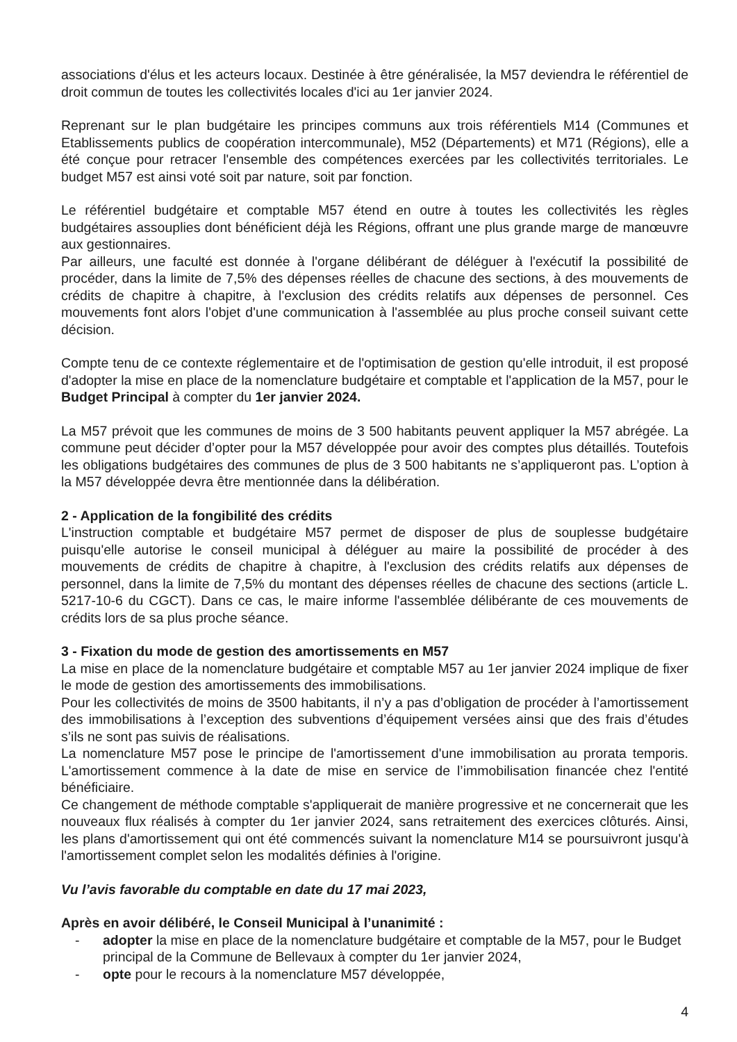associations d'élus et les acteurs locaux. Destinée à être généralisée, la M57 deviendra le référentiel de droit commun de toutes les collectivités locales d'ici au 1er janvier 2024.
Reprenant sur le plan budgétaire les principes communs aux trois référentiels M14 (Communes et Etablissements publics de coopération intercommunale), M52 (Départements) et M71 (Régions), elle a été conçue pour retracer l'ensemble des compétences exercées par les collectivités territoriales. Le budget M57 est ainsi voté soit par nature, soit par fonction.
Le référentiel budgétaire et comptable M57 étend en outre à toutes les collectivités les règles budgétaires assouplies dont bénéficient déjà les Régions, offrant une plus grande marge de manœuvre aux gestionnaires.
Par ailleurs, une faculté est donnée à l'organe délibérant de déléguer à l'exécutif la possibilité de procéder, dans la limite de 7,5% des dépenses réelles de chacune des sections, à des mouvements de crédits de chapitre à chapitre, à l'exclusion des crédits relatifs aux dépenses de personnel. Ces mouvements font alors l'objet d'une communication à l'assemblée au plus proche conseil suivant cette décision.
Compte tenu de ce contexte réglementaire et de l'optimisation de gestion qu'elle introduit, il est proposé d'adopter la mise en place de la nomenclature budgétaire et comptable et l'application de la M57, pour le Budget Principal à compter du 1er janvier 2024.
La M57 prévoit que les communes de moins de 3 500 habitants peuvent appliquer la M57 abrégée. La commune peut décider d’opter pour la M57 développée pour avoir des comptes plus détaillés. Toutefois les obligations budgétaires des communes de plus de 3 500 habitants ne s’appliqueront pas. L’option à la M57 développée devra être mentionnée dans la délibération.
2 - Application de la fongibilité des crédits
L'instruction comptable et budgétaire M57 permet de disposer de plus de souplesse budgétaire puisqu'elle autorise le conseil municipal à déléguer au maire la possibilité de procéder à des mouvements de crédits de chapitre à chapitre, à l'exclusion des crédits relatifs aux dépenses de personnel, dans la limite de 7,5% du montant des dépenses réelles de chacune des sections (article L. 5217-10-6 du CGCT). Dans ce cas, le maire informe l'assemblée délibérante de ces mouvements de crédits lors de sa plus proche séance.
3 - Fixation du mode de gestion des amortissements en M57
La mise en place de la nomenclature budgétaire et comptable M57 au 1er janvier 2024 implique de fixer le mode de gestion des amortissements des immobilisations.
Pour les collectivités de moins de 3500 habitants, il n’y a pas d’obligation de procéder à l’amortissement des immobilisations à l’exception des subventions d’équipement versées ainsi que des frais d’études s’ils ne sont pas suivis de réalisations.
La nomenclature M57 pose le principe de l'amortissement d'une immobilisation au prorata temporis. L'amortissement commence à la date de mise en service de l’immobilisation financée chez l'entité bénéficiaire.
Ce changement de méthode comptable s'appliquerait de manière progressive et ne concernerait que les nouveaux flux réalisés à compter du 1er janvier 2024, sans retraitement des exercices clôturés. Ainsi, les plans d'amortissement qui ont été commencés suivant la nomenclature M14 se poursuivront jusqu'à l'amortissement complet selon les modalités définies à l'origine.
Vu l’avis favorable du comptable en date du 17 mai 2023,
Après en avoir délibéré, le Conseil Municipal à l’unanimité :
- adopter la mise en place de la nomenclature budgétaire et comptable de la M57, pour le Budget principal de la Commune de Bellevaux à compter du 1er janvier 2024,
- opte pour le recours à la nomenclature M57 développée,
4